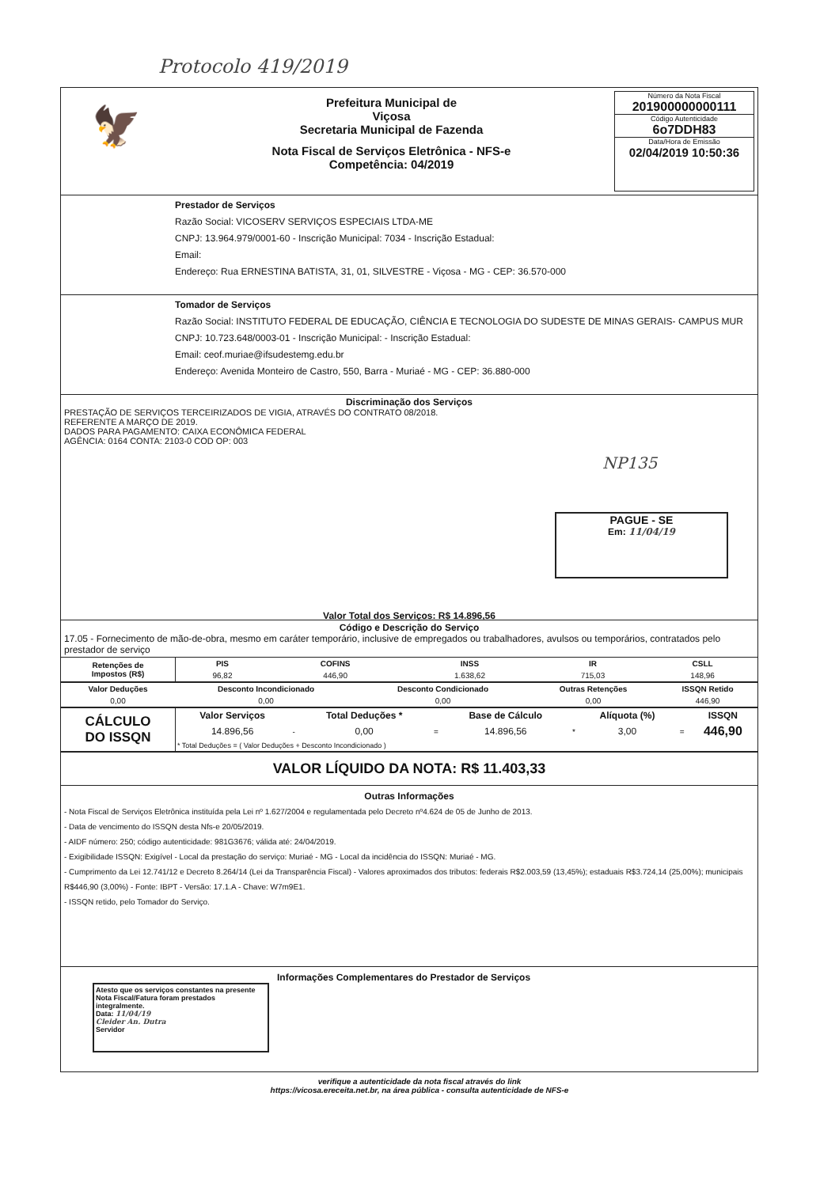Protocolo 419/2019
🦅
Prefeitura Municipal de
Viçosa
Secretaria Municipal de Fazenda
Nota Fiscal de Serviços Eletrônica - NFS-e
Competência: 04/2019
Número da Nota Fiscal
201900000000111
Código Autenticidade
6o7DDH83
Data/Hora de Emissão
02/04/2019 10:50:36
Prestador de Serviços
Razão Social: VICOSERV SERVIÇOS ESPECIAIS LTDA-ME
CNPJ: 13.964.979/0001-60 - Inscrição Municipal: 7034 - Inscrição Estadual:
Email:
Endereço: Rua ERNESTINA BATISTA, 31, 01, SILVESTRE - Viçosa - MG - CEP: 36.570-000
Tomador de Serviços
Razão Social: INSTITUTO FEDERAL DE EDUCAÇÃO, CIÊNCIA E TECNOLOGIA DO SUDESTE DE MINAS GERAIS- CAMPUS MUR
CNPJ: 10.723.648/0003-01 - Inscrição Municipal: - Inscrição Estadual:
Email: ceof.muriae@ifsudestemg.edu.br
Endereço: Avenida Monteiro de Castro, 550, Barra - Muriaé - MG - CEP: 36.880-000
Discriminação dos Serviços
PRESTAÇÃO DE SERVIÇOS TERCEIRIZADOS DE VIGIA, ATRAVÉS DO CONTRATO 08/2018.
REFERENTE A MARÇO DE 2019.
DADOS PARA PAGAMENTO: CAIXA ECONÔMICA FEDERAL
AGÊNCIA: 0164 CONTA: 2103-0 COD OP: 003
NP135
PAGUE - SE
Em: 11/04/19
Valor Total dos Serviços: R$ 14.896,56
Código e Descrição do Serviço
17.05 - Fornecimento de mão-de-obra, mesmo em caráter temporário, inclusive de empregados ou trabalhadores, avulsos ou temporários, contratados pelo prestador de serviço
| Retenções de Impostos (R$) | PIS | COFINS | INSS | IR | CSLL |
| --- | --- | --- | --- | --- | --- |
| | 96,82 | 446,90 | 1.638,62 | 715,03 | 148,96 |
| Valor Deduções | Desconto Incondicionado | Desconto Condicionado | Outras Retenções | ISSQN Retido |
| --- | --- | --- | --- | --- |
| 0,00 | 0,00 | 0,00 | 0,00 | 446,90 |
| CÁLCULO DO ISSQN | Valor Serviços | | Total Deduções * | | Base de Cálculo | | Alíquota (%) | | ISSQN |
| --- | --- | --- | --- | --- | --- | --- | --- | --- | --- |
| | 14.896,56 | - | 0,00 | = | 14.896,56 | * | 3,00 | = | 446,90 |
| | * Total Deduções = ( Valor Deduções + Desconto Incondicionado ) | | | | | | | | |
VALOR LÍQUIDO DA NOTA: R$ 11.403,33
Outras Informações
- Nota Fiscal de Serviços Eletrônica instituída pela Lei nº 1.627/2004 e regulamentada pelo Decreto nº4.624 de 05 de Junho de 2013.
- Data de vencimento do ISSQN desta Nfs-e 20/05/2019.
- AIDF número: 250; código autenticidade: 981G3676; válida até: 24/04/2019.
- Exigibilidade ISSQN: Exigível - Local da prestação do serviço: Muriaé - MG - Local da incidência do ISSQN: Muriaé - MG.
- Cumprimento da Lei 12.741/12 e Decreto 8.264/14 (Lei da Transparência Fiscal) - Valores aproximados dos tributos: federais R$2.003,59 (13,45%); estaduais R$3.724,14 (25,00%); municipais R$446,90 (3,00%) - Fonte: IBPT - Versão: 17.1.A - Chave: W7m9E1.
- ISSQN retido, pelo Tomador do Serviço.
Atesto que os serviços constantes na presente Nota Fiscal/Fatura foram prestados integralmente.
Data: 11/04/19
Cleider An. Dutra
Servidor
Informações Complementares do Prestador de Serviços
verifique a autenticidade da nota fiscal através do link
https://vicosa.ereceita.net.br, na área pública - consulta autenticidade de NFS-e